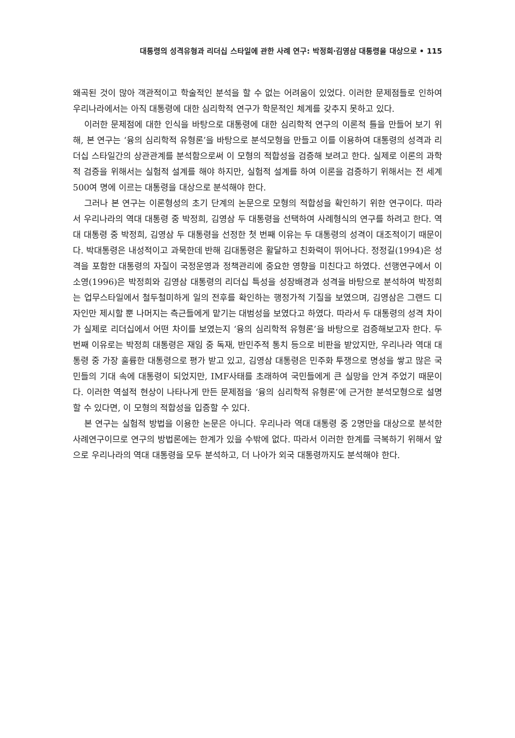대통령의 성격유형과 리더십 스타일에 관한 사례 연구: 박정희·김영삼 대통령을 대상으로 • 115
왜곡된 것이 많아 객관적이고 학술적인 분석을 할 수 없는 어려움이 있었다. 이러한 문제점들로 인하여 우리나라에서는 아직 대통령에 대한 심리학적 연구가 학문적인 체계를 갖추지 못하고 있다.
이러한 문제점에 대한 인식을 바탕으로 대통령에 대한 심리학적 연구의 이론적 틀을 만들어 보기 위해, 본 연구는 ‘융의 심리학적 유형론’을 바탕으로 분석모형을 만들고 이를 이용하여 대통령의 성격과 리더십 스타일간의 상관관계를 분석함으로써 이 모형의 적합성을 검증해 보려고 한다. 실제로 이론의 과학적 검증을 위해서는 실험적 설계를 해야 하지만, 실험적 설계를 하여 이론을 검증하기 위해서는 전 세계 500여 명에 이르는 대통령을 대상으로 분석해야 한다.
그러나 본 연구는 이론형성의 초기 단계의 논문으로 모형의 적합성을 확인하기 위한 연구이다. 따라서 우리나라의 역대 대통령 중 박정희, 김영삼 두 대통령을 선택하여 사례형식의 연구를 하려고 한다. 역대 대통령 중 박정희, 김영삼 두 대통령을 선정한 첫 번째 이유는 두 대통령의 성격이 대조적이기 때문이다. 박대통령은 내성적이고 과묵한데 반해 김대통령은 활달하고 친화력이 뛰어나다. 정정길(1994)은 성격을 포함한 대통령의 자질이 국정운영과 정책관리에 중요한 영향을 미친다고 하였다. 선행연구에서 이소영(1996)은 박정희와 김영삼 대통령의 리더십 특성을 성장배경과 성격을 바탕으로 분석하여 박정희는 업무스타일에서 철두철미하게 일의 전후를 확인하는 행정가적 기질을 보였으며, 김영삼은 그랜드 디자인만 제시할 뿐 나머지는 측근들에게 맡기는 대범성을 보였다고 하였다. 따라서 두 대통령의 성격 차이가 실제로 리더십에서 어떤 차이를 보였는지 ‘융의 심리학적 유형론’을 바탕으로 검증해보고자 한다. 두 번째 이유로는 박정희 대통령은 재임 중 독재, 반민주적 통치 등으로 비판을 받았지만, 우리나라 역대 대통령 중 가장 훌륭한 대통령으로 평가 받고 있고, 김영삼 대통령은 민주화 투쟁으로 명성을 쌓고 많은 국민들의 기대 속에 대통령이 되었지만, IMF사태를 초래하여 국민들에게 큰 실망을 안겨 주었기 때문이다. 이러한 역설적 현상이 나타나게 만든 문제점을 ‘융의 심리학적 유형론’에 근거한 분석모형으로 설명할 수 있다면, 이 모형의 적합성을 입증할 수 있다.
본 연구는 실험적 방법을 이용한 논문은 아니다. 우리나라 역대 대통령 중 2명만을 대상으로 분석한 사례연구이므로 연구의 방법론에는 한계가 있을 수밖에 없다. 따라서 이러한 한계를 극복하기 위해서 앞으로 우리나라의 역대 대통령을 모두 분석하고, 더 나아가 외국 대통령까지도 분석해야 한다.